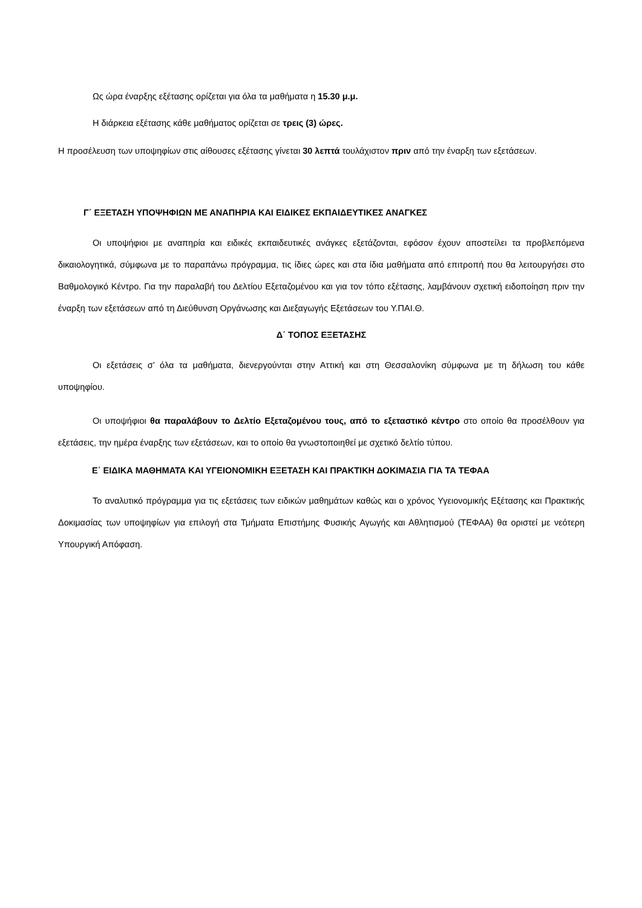Ως ώρα έναρξης εξέτασης ορίζεται για όλα τα μαθήματα η 15.30 μ.μ.
Η διάρκεια εξέτασης κάθε μαθήματος ορίζεται σε τρεις (3) ώρες.
Η προσέλευση των υποψηφίων στις αίθουσες εξέτασης γίνεται 30 λεπτά τουλάχιστον πριν από την έναρξη των εξετάσεων.
Γ΄ ΕΞΕΤΑΣΗ ΥΠΟΨΗΦΙΩΝ ΜΕ ΑΝΑΠΗΡΙΑ ΚΑΙ ΕΙΔΙΚΕΣ ΕΚΠΑΙΔΕΥΤΙΚΕΣ ΑΝΑΓΚΕΣ
Οι υποψήφιοι με αναπηρία και ειδικές εκπαιδευτικές ανάγκες εξετάζονται, εφόσον έχουν αποστείλει τα προβλεπόμενα δικαιολογητικά, σύμφωνα με το παραπάνω πρόγραμμα, τις ίδιες ώρες και στα ίδια μαθήματα από επιτροπή που θα λειτουργήσει στο Βαθμολογικό Κέντρο. Για την παραλαβή του Δελτίου Εξεταζομένου και για τον τόπο εξέτασης, λαμβάνουν σχετική ειδοποίηση πριν την έναρξη των εξετάσεων από τη Διεύθυνση Οργάνωσης και Διεξαγωγής Εξετάσεων του Υ.ΠΑΙ.Θ.
Δ΄ ΤΟΠΟΣ ΕΞΕΤΑΣΗΣ
Οι εξετάσεις σ’ όλα τα μαθήματα, διενεργούνται στην Αττική και στη Θεσσαλονίκη σύμφωνα με τη δήλωση του κάθε υποψηφίου.
Οι υποψήφιοι θα παραλάβουν το Δελτίο Εξεταζομένου τους, από το εξεταστικό κέντρο στο οποίο θα προσέλθουν για εξετάσεις, την ημέρα έναρξης των εξετάσεων, και το οποίο θα γνωστοποιηθεί με σχετικό δελτίο τύπου.
Ε΄ ΕΙΔΙΚΑ ΜΑΘΗΜΑΤΑ ΚΑΙ ΥΓΕΙΟΝΟΜΙΚΗ ΕΞΕΤΑΣΗ ΚΑΙ ΠΡΑΚΤΙΚΗ ΔΟΚΙΜΑΣΙΑ ΓΙΑ ΤΑ ΤΕΦΑΑ
Το αναλυτικό πρόγραμμα για τις εξετάσεις των ειδικών μαθημάτων καθώς και ο χρόνος Υγειονομικής Εξέτασης και Πρακτικής Δοκιμασίας των υποψηφίων για επιλογή στα Τμήματα Επιστήμης Φυσικής Αγωγής και Αθλητισμού (ΤΕΦΑΑ) θα οριστεί με νεότερη Υπουργική Απόφαση.